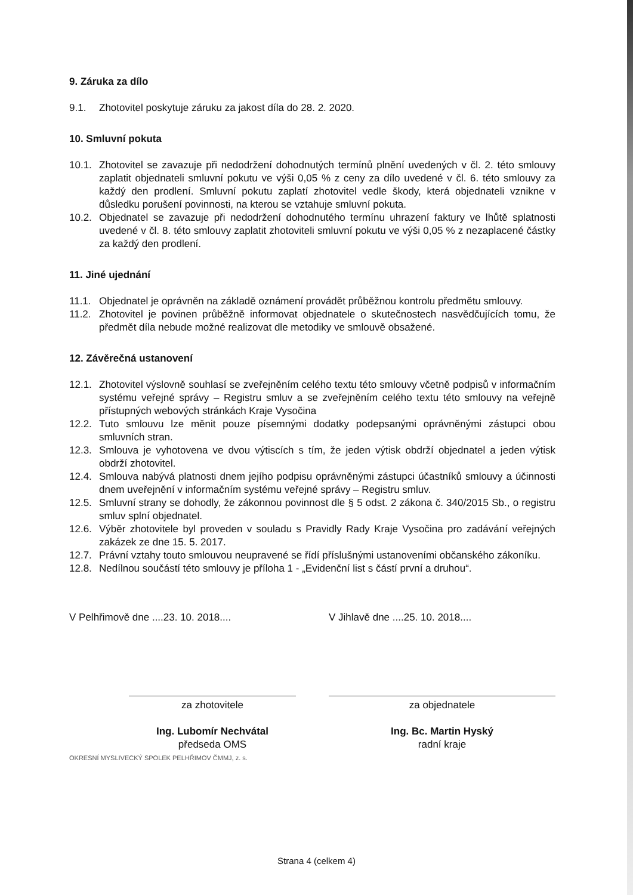9. Záruka za dílo
9.1. Zhotovitel poskytuje záruku za jakost díla do 28. 2. 2020.
10. Smluvní pokuta
10.1. Zhotovitel se zavazuje při nedodržení dohodnutých termínů plnění uvedených v čl. 2. této smlouvy zaplatit objednateli smluvní pokutu ve výši 0,05 % z ceny za dílo uvedené v čl. 6. této smlouvy za každý den prodlení. Smluvní pokutu zaplatí zhotovitel vedle škody, která objednateli vznikne v důsledku porušení povinnosti, na kterou se vztahuje smluvní pokuta.
10.2. Objednatel se zavazuje při nedodržení dohodnutého termínu uhrazení faktury ve lhůtě splatnosti uvedené v čl. 8. této smlouvy zaplatit zhotoviteli smluvní pokutu ve výši 0,05 % z nezaplacené částky za každý den prodlení.
11. Jiné ujednání
11.1. Objednatel je oprávněn na základě oznámení provádět průběžnou kontrolu předmětu smlouvy.
11.2. Zhotovitel je povinen průběžně informovat objednatele o skutečnostech nasvědčujících tomu, že předmět díla nebude možné realizovat dle metodiky ve smlouvě obsažené.
12. Závěrečná ustanovení
12.1. Zhotovitel výslovně souhlasí se zveřejněním celého textu této smlouvy včetně podpisů v informačním systému veřejné správy – Registru smluv a se zveřejněním celého textu této smlouvy na veřejně přístupných webových stránkách Kraje Vysočina
12.2. Tuto smlouvu lze měnit pouze písemnými dodatky podepsanými oprávněnými zástupci obou smluvních stran.
12.3. Smlouva je vyhotovena ve dvou výtiscích s tím, že jeden výtisk obdrží objednatel a jeden výtisk obdrží zhotovitel.
12.4. Smlouva nabývá platnosti dnem jejího podpisu oprávněnými zástupci účastníků smlouvy a účinnosti dnem uveřejnění v informačním systému veřejné správy – Registru smluv.
12.5. Smluvní strany se dohodly, že zákonnou povinnost dle § 5 odst. 2 zákona č. 340/2015 Sb., o registru smluv splní objednatel.
12.6. Výběr zhotovitele byl proveden v souladu s Pravidly Rady Kraje Vysočina pro zadávání veřejných zakázek ze dne 15. 5. 2017.
12.7. Právní vztahy touto smlouvou neupravené se řídí příslušnými ustanoveními občanského zákoníku.
12.8. Nedílnou součástí této smlouvy je příloha 1 - „Evidenční list s částí první a druhou“.
V Pelhřimově dne ....23. 10. 2018....
za zhotovitele
Ing. Lubomír Nechvátal
předseda OMS
OKRESNÍ MYSLIVECKÝ SPOLEK PELHŘIMOV ČMMJ, z. s.
V Jihlavě dne ....25. 10. 2018....
za objednatele
Ing. Bc. Martin Hyský
radní kraje
Strana 4 (celkem 4)